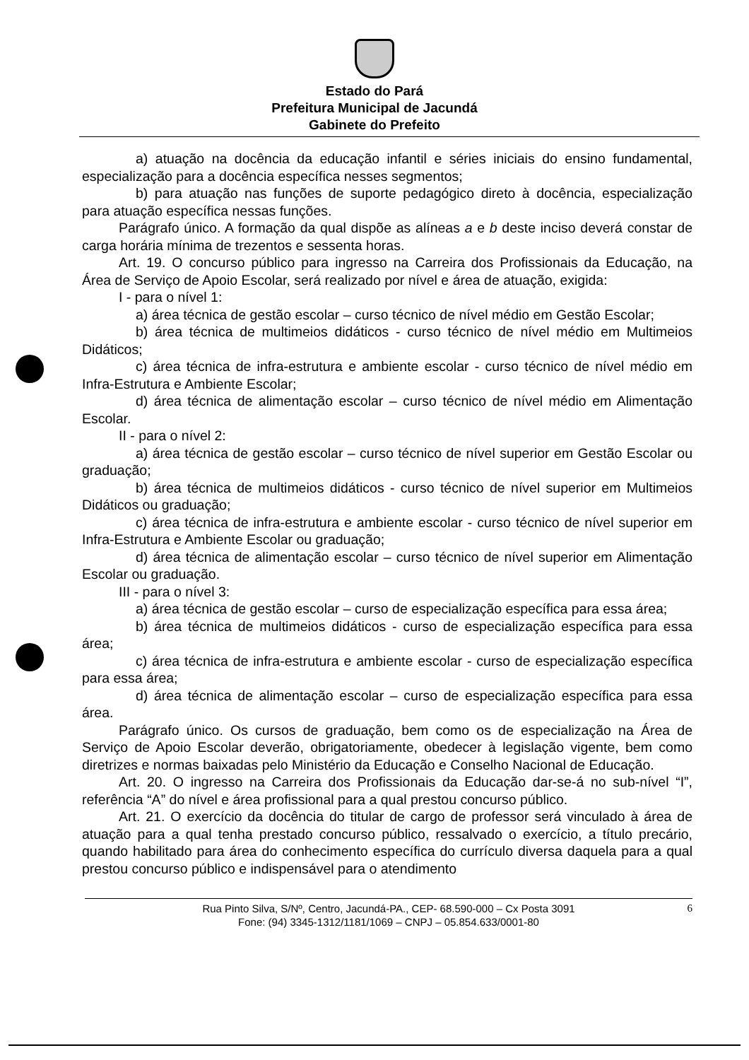Estado do Pará
Prefeitura Municipal de Jacundá
Gabinete do Prefeito
a) atuação na docência da educação infantil e séries iniciais do ensino fundamental, especialização para a docência específica nesses segmentos;
b) para atuação nas funções de suporte pedagógico direto à docência, especialização para atuação específica nessas funções.
Parágrafo único. A formação da qual dispõe as alíneas a e b deste inciso deverá constar de carga horária mínima de trezentos e sessenta horas.
Art. 19. O concurso público para ingresso na Carreira dos Profissionais da Educação, na Área de Serviço de Apoio Escolar, será realizado por nível e área de atuação, exigida:
I - para o nível 1:
a) área técnica de gestão escolar – curso técnico de nível médio em Gestão Escolar;
b) área técnica de multimeios didáticos - curso técnico de nível médio em Multimeios Didáticos;
c) área técnica de infra-estrutura e ambiente escolar - curso técnico de nível médio em Infra-Estrutura e Ambiente Escolar;
d) área técnica de alimentação escolar – curso técnico de nível médio em Alimentação Escolar.
II - para o nível 2:
a) área técnica de gestão escolar – curso técnico de nível superior em Gestão Escolar ou graduação;
b) área técnica de multimeios didáticos - curso técnico de nível superior em Multimeios Didáticos ou graduação;
c) área técnica de infra-estrutura e ambiente escolar - curso técnico de nível superior em Infra-Estrutura e Ambiente Escolar ou graduação;
d) área técnica de alimentação escolar – curso técnico de nível superior em Alimentação Escolar ou graduação.
III - para o nível 3:
a) área técnica de gestão escolar – curso de especialização específica para essa área;
b) área técnica de multimeios didáticos - curso de especialização específica para essa área;
c) área técnica de infra-estrutura e ambiente escolar - curso de especialização específica para essa área;
d) área técnica de alimentação escolar – curso de especialização específica para essa área.
Parágrafo único. Os cursos de graduação, bem como os de especialização na Área de Serviço de Apoio Escolar deverão, obrigatoriamente, obedecer à legislação vigente, bem como diretrizes e normas baixadas pelo Ministério da Educação e Conselho Nacional de Educação.
Art. 20. O ingresso na Carreira dos Profissionais da Educação dar-se-á no sub-nível “I”, referência “A” do nível e área profissional para a qual prestou concurso público.
Art. 21. O exercício da docência do titular de cargo de professor será vinculado à área de atuação para a qual tenha prestado concurso público, ressalvado o exercício, a título precário, quando habilitado para área do conhecimento específica do currículo diversa daquela para a qual prestou concurso público e indispensável para o atendimento
6 Rua Pinto Silva, S/Nº, Centro, Jacundá-PA., CEP- 68.590-000 – Cx Posta 3091
Fone: (94) 3345-1312/1181/1069 – CNPJ – 05.854.633/0001-80